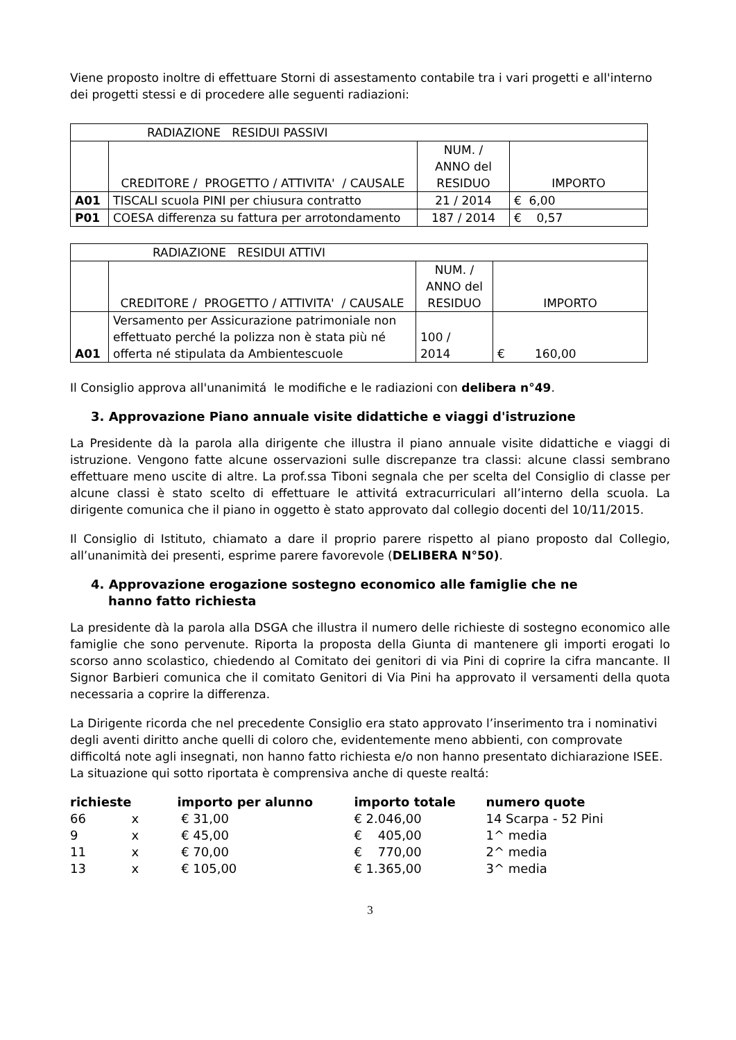Viene proposto inoltre di effettuare Storni di assestamento contabile tra i vari progetti e all'interno dei progetti stessi e di procedere alle seguenti radiazioni:
| RADIAZIONE RESIDUI PASSIVI | | | |
| | CREDITORE / PROGETTO / ATTIVITA' / CAUSALE | NUM. / ANNO del RESIDUO | IMPORTO |
| A01 | TISCALI scuola PINI per chiusura contratto | 21 / 2014 | € 6,00 |
| P01 | COESA differenza su fattura per arrotondamento | 187 / 2014 | € 0,57 |
| RADIAZIONE RESIDUI ATTIVI | | | |
| | CREDITORE / PROGETTO / ATTIVITA' / CAUSALE | NUM. / ANNO del RESIDUO | IMPORTO |
| A01 | Versamento per Assicurazione patrimoniale non effettuato perché la polizza non è stata più né offerta né stipulata da Ambientescuole | 100 / 2014 | € 160,00 |
Il Consiglio approva all'unanimitá le modifiche e le radiazioni con delibera n°49.
3. Approvazione Piano annuale visite didattiche e viaggi d'istruzione
La Presidente dà la parola alla dirigente che illustra il piano annuale visite didattiche e viaggi di istruzione. Vengono fatte alcune osservazioni sulle discrepanze tra classi: alcune classi sembrano effettuare meno uscite di altre. La prof.ssa Tiboni segnala che per scelta del Consiglio di classe per alcune classi è stato scelto di effettuare le attivitá extracurriculari all’interno della scuola. La dirigente comunica che il piano in oggetto è stato approvato dal collegio docenti del 10/11/2015.
Il Consiglio di Istituto, chiamato a dare il proprio parere rispetto al piano proposto dal Collegio, all’unanimità dei presenti, esprime parere favorevole (DELIBERA N°50).
4. Approvazione erogazione sostegno economico alle famiglie che ne
hanno fatto richiesta
La presidente dà la parola alla DSGA che illustra il numero delle richieste di sostegno economico alle famiglie che sono pervenute. Riporta la proposta della Giunta di mantenere gli importi erogati lo scorso anno scolastico, chiedendo al Comitato dei genitori di via Pini di coprire la cifra mancante. Il Signor Barbieri comunica che il comitato Genitori di Via Pini ha approvato il versamenti della quota necessaria a coprire la differenza.
La Dirigente ricorda che nel precedente Consiglio era stato approvato l’inserimento tra i nominativi degli aventi diritto anche quelli di coloro che, evidentemente meno abbienti, con comprovate difficoltá note agli insegnati, non hanno fatto richiesta e/o non hanno presentato dichiarazione ISEE. La situazione qui sotto riportata è comprensiva anche di queste realtá:
| richieste | | importo per alunno | importo totale | numero quote |
| --- | --- | --- | --- | --- |
| 66 | x | € 31,00 | € 2.046,00 | 14 Scarpa - 52 Pini |
| 9 | x | € 45,00 | € 405,00 | 1^ media |
| 11 | x | € 70,00 | € 770,00 | 2^ media |
| 13 | x | € 105,00 | € 1.365,00 | 3^ media |
3